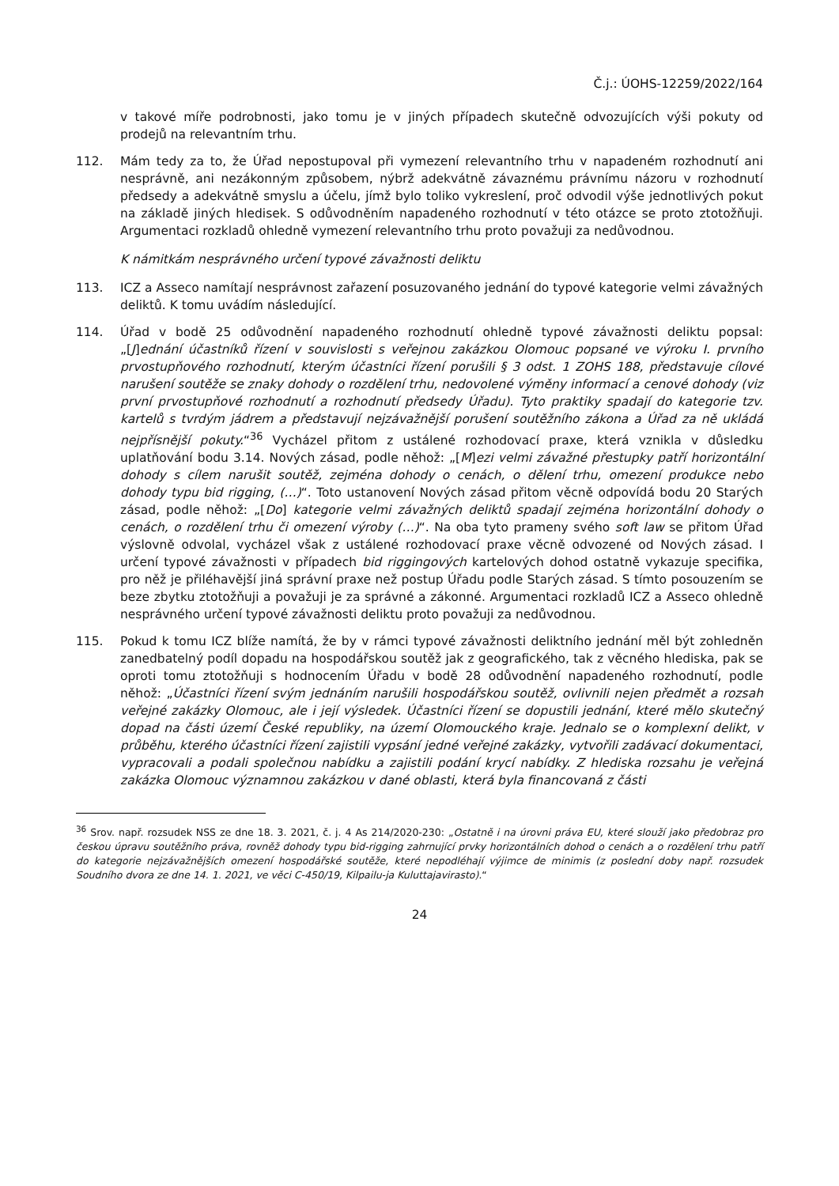Č.j.: ÚOHS-12259/2022/164
v takové míře podrobnosti, jako tomu je v jiných případech skutečně odvozujících výši pokuty od prodejů na relevantním trhu.
112. Mám tedy za to, že Úřad nepostupoval při vymezení relevantního trhu v napadeném rozhodnutí ani nesprávně, ani nezákonným způsobem, nýbrž adekvátně závaznému právnímu názoru v rozhodnutí předsedy a adekvátně smyslu a účelu, jímž bylo toliko vykreslení, proč odvodil výše jednotlivých pokut na základě jiných hledisek. S odůvodněním napadeného rozhodnutí v této otázce se proto ztotožňuji. Argumentaci rozkladů ohledně vymezení relevantního trhu proto považuji za nedůvodnou.
K námitkám nesprávného určení typové závažnosti deliktu
113. ICZ a Asseco namítají nesprávnost zařazení posuzovaného jednání do typové kategorie velmi závažných deliktů. K tomu uvádím následující.
114. Úřad v bodě 25 odůvodnění napadeného rozhodnutí ohledně typové závažnosti deliktu popsal: „[J]ednání účastníků řízení v souvislosti s veřejnou zakázkou Olomouc popsané ve výroku I. prvního prvostupňového rozhodnutí, kterým účastníci řízení porušili § 3 odst. 1 ZOHS 188, představuje cílové narušení soutěže se znaky dohody o rozdělení trhu, nedovolené výměny informací a cenové dohody (viz první prvostupňové rozhodnutí a rozhodnutí předsedy Úřadu). Tyto praktiky spadají do kategorie tzv. kartelů s tvrdým jádrem a představují nejzávažnější porušení soutěžního zákona a Úřad za ně ukládá nejpřísnější pokuty.“<sup>36</sup> Vycházel přitom z ustálené rozhodovací praxe, která vznikla v důsledku uplatňování bodu 3.14. Nových zásad, podle něhož: „[M]ezi velmi závažné přestupky patří horizontální dohody s cílem narušit soutěž, zejména dohody o cenách, o dělení trhu, omezení produkce nebo dohody typu bid rigging, (…)“. Toto ustanovení Nových zásad přitom věcně odpovídá bodu 20 Starých zásad, podle něhož: „[Do] kategorie velmi závažných deliktů spadají zejména horizontální dohody o cenách, o rozdělení trhu či omezení výroby (…)“. Na oba tyto prameny svého soft law se přitom Úřad výslovně odvolal, vycházel však z ustálené rozhodovací praxe věcně odvozené od Nových zásad. I určení typové závažnosti v případech bid riggingových kartelových dohod ostatně vykazuje specifika, pro něž je přiléhavější jiná správní praxe než postup Úřadu podle Starých zásad. S tímto posouzením se beze zbytku ztotožňuji a považuji je za správné a zákonné. Argumentaci rozkladů ICZ a Asseco ohledně nesprávného určení typové závažnosti deliktu proto považuji za nedůvodnou.
115. Pokud k tomu ICZ blíže namítá, že by v rámci typové závažnosti deliktního jednání měl být zohledněn zanedbatelný podíl dopadu na hospodářskou soutěž jak z geografického, tak z věcného hlediska, pak se oproti tomu ztotožňuji s hodnocením Úřadu v bodě 28 odůvodnění napadeného rozhodnutí, podle něhož: „Účastníci řízení svým jednáním narušili hospodářskou soutěž, ovlivnili nejen předmět a rozsah veřejné zakázky Olomouc, ale i její výsledek. Účastníci řízení se dopustili jednání, které mělo skutečný dopad na části území České republiky, na území Olomouckého kraje. Jednalo se o komplexní delikt, v průběhu, kterého účastníci řízení zajistili vypsání jedné veřejné zakázky, vytvořili zadávací dokumentaci, vypracovali a podali společnou nabídku a zajistili podání krycí nabídky. Z hlediska rozsahu je veřejná zakázka Olomouc významnou zakázkou v dané oblasti, která byla financovaná z části
<sup>36</sup> Srov. např. rozsudek NSS ze dne 18. 3. 2021, č. j. 4 As 214/2020-230: „Ostatně i na úrovni práva EU, které slouží jako předobraz pro českou úpravu soutěžního práva, rovněž dohody typu bid-rigging zahrnující prvky horizontálních dohod o cenách a o rozdělení trhu patří do kategorie nejzávažnějších omezení hospodářské soutěže, které nepodléhají výjimce de minimis (z poslední doby např. rozsudek Soudního dvora ze dne 14. 1. 2021, ve věci C-450/19, Kilpailu-ja Kuluttajavirasto).“
24